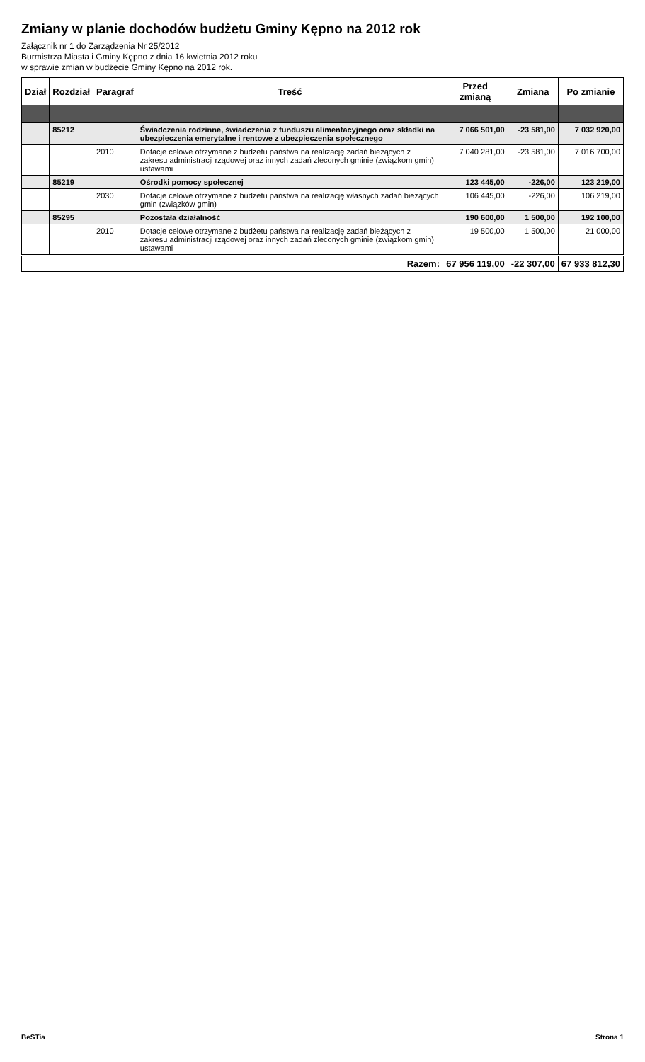Zmiany w planie dochodów budżetu Gminy Kępno na 2012 rok
Załącznik nr 1 do Zarządzenia Nr 25/2012
Burmistrza Miasta i Gminy Kępno z dnia 16 kwietnia 2012 roku
w sprawie zmian w budżecie Gminy Kępno na 2012 rok.
| Dział | Rozdział | Paragraf | Treść | Przed zmianą | Zmiana | Po zmianie |
| --- | --- | --- | --- | --- | --- | --- |
| | 85212 | | Świadczenia rodzinne, świadczenia z funduszu alimentacyjnego oraz składki na ubezpieczenia emerytalne i rentowe z ubezpieczenia społecznego | 7 066 501,00 | -23 581,00 | 7 032 920,00 |
| | | 2010 | Dotacje celowe otrzymane z budżetu państwa na realizację zadań bieżących z zakresu administracji rządowej oraz innych zadań zleconych gminie (związkom gmin) ustawami | 7 040 281,00 | -23 581,00 | 7 016 700,00 |
| | 85219 | | Ośrodki pomocy społecznej | 123 445,00 | -226,00 | 123 219,00 |
| | | 2030 | Dotacje celowe otrzymane z budżetu państwa na realizację własnych zadań bieżących gmin (związków gmin) | 106 445,00 | -226,00 | 106 219,00 |
| | 85295 | | Pozostała działalność | 190 600,00 | 1 500,00 | 192 100,00 |
| | | 2010 | Dotacje celowe otrzymane z budżetu państwa na realizację zadań bieżących z zakresu administracji rządowej oraz innych zadań zleconych gminie (związkom gmin) ustawami | 19 500,00 | 1 500,00 | 21 000,00 |
| Razem: | | | | 67 956 119,00 | -22 307,00 | 67 933 812,30 |
BeSTia Strona 1